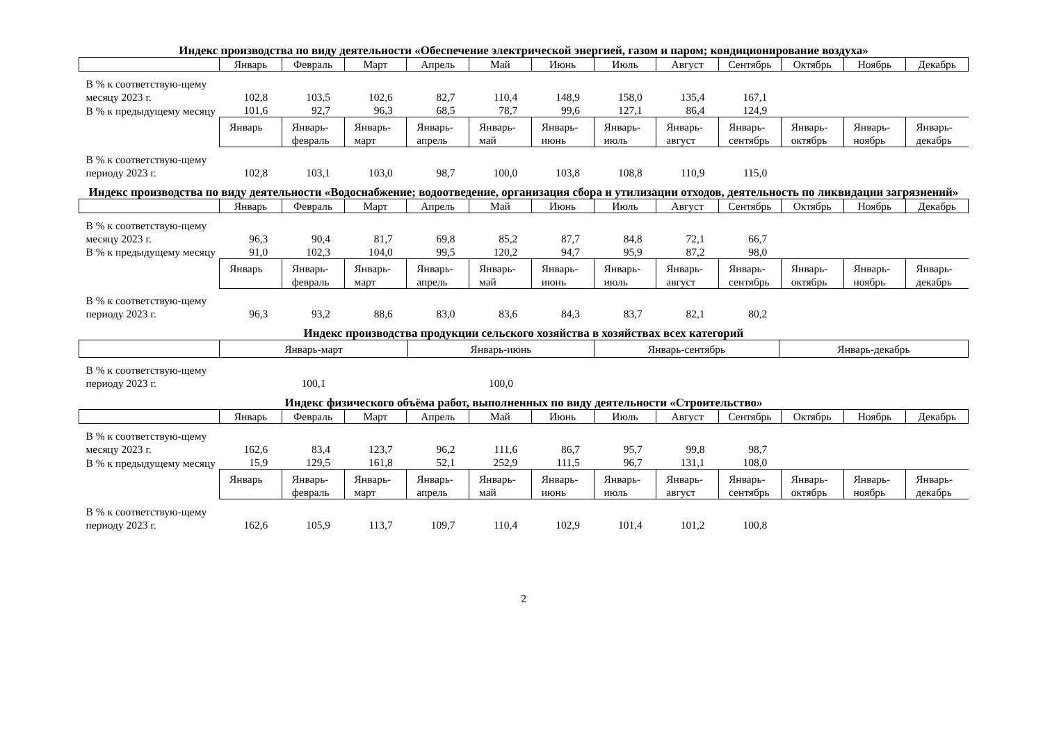Индекс производства по виду деятельности «Обеспечение электрической энергией, газом и паром; кондиционирование воздуха»
| | Январь | Февраль | Март | Апрель | Май | Июнь | Июль | Август | Сентябрь | Октябрь | Ноябрь | Декабрь |
| --- | --- | --- | --- | --- | --- | --- | --- | --- | --- | --- | --- | --- |
| В % к соответствую-щему месяцу 2023 г. | 102,8 | 103,5 | 102,6 | 82,7 | 110,4 | 148,9 | 158,0 | 135,4 | 167,1 | | | |
| В % к предыдущему месяцу | 101,6 | 92,7 | 96,3 | 68,5 | 78,7 | 99,6 | 127,1 | 86,4 | 124,9 | | | |
| | Январь | Январь-февраль | Январь-март | Январь-апрель | Январь-май | Январь-июнь | Январь-июль | Январь-август | Январь-сентябрь | Январь-октябрь | Январь-ноябрь | Январь-декабрь |
| В % к соответствую-щему периоду 2023 г. | 102,8 | 103,1 | 103,0 | 98,7 | 100,0 | 103,8 | 108,8 | 110,9 | 115,0 | | | |
Индекс производства по виду деятельности «Водоснабжение; водоотведение, организация сбора и утилизации отходов, деятельность по ликвидации загрязнений»
| | Январь | Февраль | Март | Апрель | Май | Июнь | Июль | Август | Сентябрь | Октябрь | Ноябрь | Декабрь |
| --- | --- | --- | --- | --- | --- | --- | --- | --- | --- | --- | --- | --- |
| В % к соответствую-щему месяцу 2023 г. | 96,3 | 90,4 | 81,7 | 69,8 | 85,2 | 87,7 | 84,8 | 72,1 | 66,7 | | | |
| В % к предыдущему месяцу | 91,0 | 102,3 | 104,0 | 99,5 | 120,2 | 94,7 | 95,9 | 87,2 | 98,0 | | | |
| | Январь | Январь-февраль | Январь-март | Январь-апрель | Январь-май | Январь-июнь | Январь-июль | Январь-август | Январь-сентябрь | Январь-октябрь | Январь-ноябрь | Январь-декабрь |
| В % к соответствую-щему периоду 2023 г. | 96,3 | 93,2 | 88,6 | 83,0 | 83,6 | 84,3 | 83,7 | 82,1 | 80,2 | | | |
Индекс производства продукции сельского хозяйства в хозяйствах всех категорий
| | Январь-март | Январь-июнь | Январь-сентябрь | Январь-декабрь |
| --- | --- | --- | --- | --- |
| В % к соответствую-щему периоду 2023 г. | 100,1 | 100,0 | | |
Индекс физического объёма работ, выполненных по виду деятельности «Строительство»
| | Январь | Февраль | Март | Апрель | Май | Июнь | Июль | Август | Сентябрь | Октябрь | Ноябрь | Декабрь |
| --- | --- | --- | --- | --- | --- | --- | --- | --- | --- | --- | --- | --- |
| В % к соответствую-щему месяцу 2023 г. | 162,6 | 83,4 | 123,7 | 96,2 | 111,6 | 86,7 | 95,7 | 99,8 | 98,7 | | | |
| В % к предыдущему месяцу | 15,9 | 129,5 | 161,8 | 52,1 | 252,9 | 111,5 | 96,7 | 131,1 | 108,0 | | | |
| | Январь | Январь-февраль | Январь-март | Январь-апрель | Январь-май | Январь-июнь | Январь-июль | Январь-август | Январь-сентябрь | Январь-октябрь | Январь-ноябрь | Январь-декабрь |
| В % к соответствую-щему периоду 2023 г. | 162,6 | 105,9 | 113,7 | 109,7 | 110,4 | 102,9 | 101,4 | 101,2 | 100,8 | | | |
2